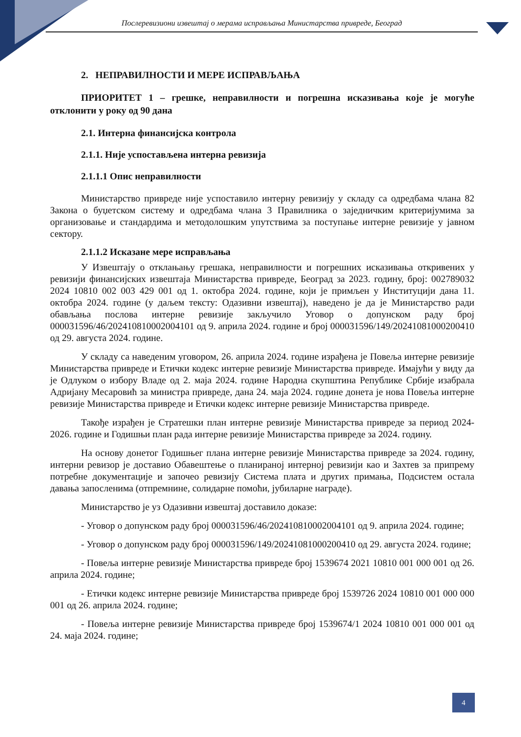Послеревизиони извештај о мерама исправљања Министарства привреде, Београд
2. НЕПРАВИЛНОСТИ И МЕРЕ ИСПРАВЉАЊА
ПРИОРИТЕТ 1 – грешке, неправилности и погрешна исказивања које је могуће отклонити у року од 90 дана
2.1. Интерна финансијска контрола
2.1.1. Није успостављена интерна ревизија
2.1.1.1 Опис неправилности
Министарство привреде није успоставило интерну ревизију у складу са одредбама члана 82 Закона о буџетском систему и одредбама члана 3 Правилника о заједничким критеријумима за организовање и стандардима и методолошким упутствима за поступање интерне ревизије у јавном сектору.
2.1.1.2 Исказане мере исправљања
У Извештају о отклањању грешака, неправилности и погрешних исказивања откривених у ревизији финансијских извештаја Министарства привреде, Београд за 2023. годину, број: 002789032 2024 10810 002 003 429 001 од 1. октобра 2024. године, који је примљен у Институцији дана 11. октобра 2024. године (у даљем тексту: Одазивни извештај), наведено је да је Министарство ради обављања послова интерне ревизије закључило Уговор о допунском раду број 000031596/46/202410810002004101 од 9. априла 2024. године и број 000031596/149/20241081000200410 од 29. августа 2024. године.
У складу са наведеним уговором, 26. априла 2024. године израђена је Повеља интерне ревизије Министарства привреде и Етички кодекс интерне ревизије Министарства привреде. Имајући у виду да је Одлуком о избору Владе од 2. маја 2024. године Народна скупштина Републике Србије изабрала Адријану Месаровић за министра привреде, дана 24. маја 2024. године донета је нова Повеља интерне ревизије Министарства привреде и Етички кодекс интерне ревизије Министарства привреде.
Такође израђен је Стратешки план интерне ревизије Министарства привреде за период 2024-2026. године и Годишњи план рада интерне ревизије Министарства привреде за 2024. годину.
На основу донетог Годишњег плана интерне ревизије Министарства привреде за 2024. годину, интерни ревизор је доставио Обавештење о планираној интерној ревизији као и Захтев за припрему потребне документације и започео ревизију Система плата и других примања, Подсистем остала давања запосленима (отпремнине, солидарне помоћи, јубиларне награде).
Министарство је уз Одазивни извештај доставило доказе:
- Уговор о допунском раду број 000031596/46/202410810002004101 од 9. априла 2024. године;
- Уговор о допунском раду број 000031596/149/20241081000200410 од 29. августа 2024. године;
- Повеља интерне ревизије Министарства привреде број 1539674 2021 10810 001 000 001 од 26. априла 2024. године;
- Етички кодекс интерне ревизије Министарства привреде број 1539726 2024 10810 001 000 000 001 од 26. априла 2024. године;
- Повеља интерне ревизије Министарства привреде број 1539674/1 2024 10810 001 000 001 од 24. маја 2024. године;
4